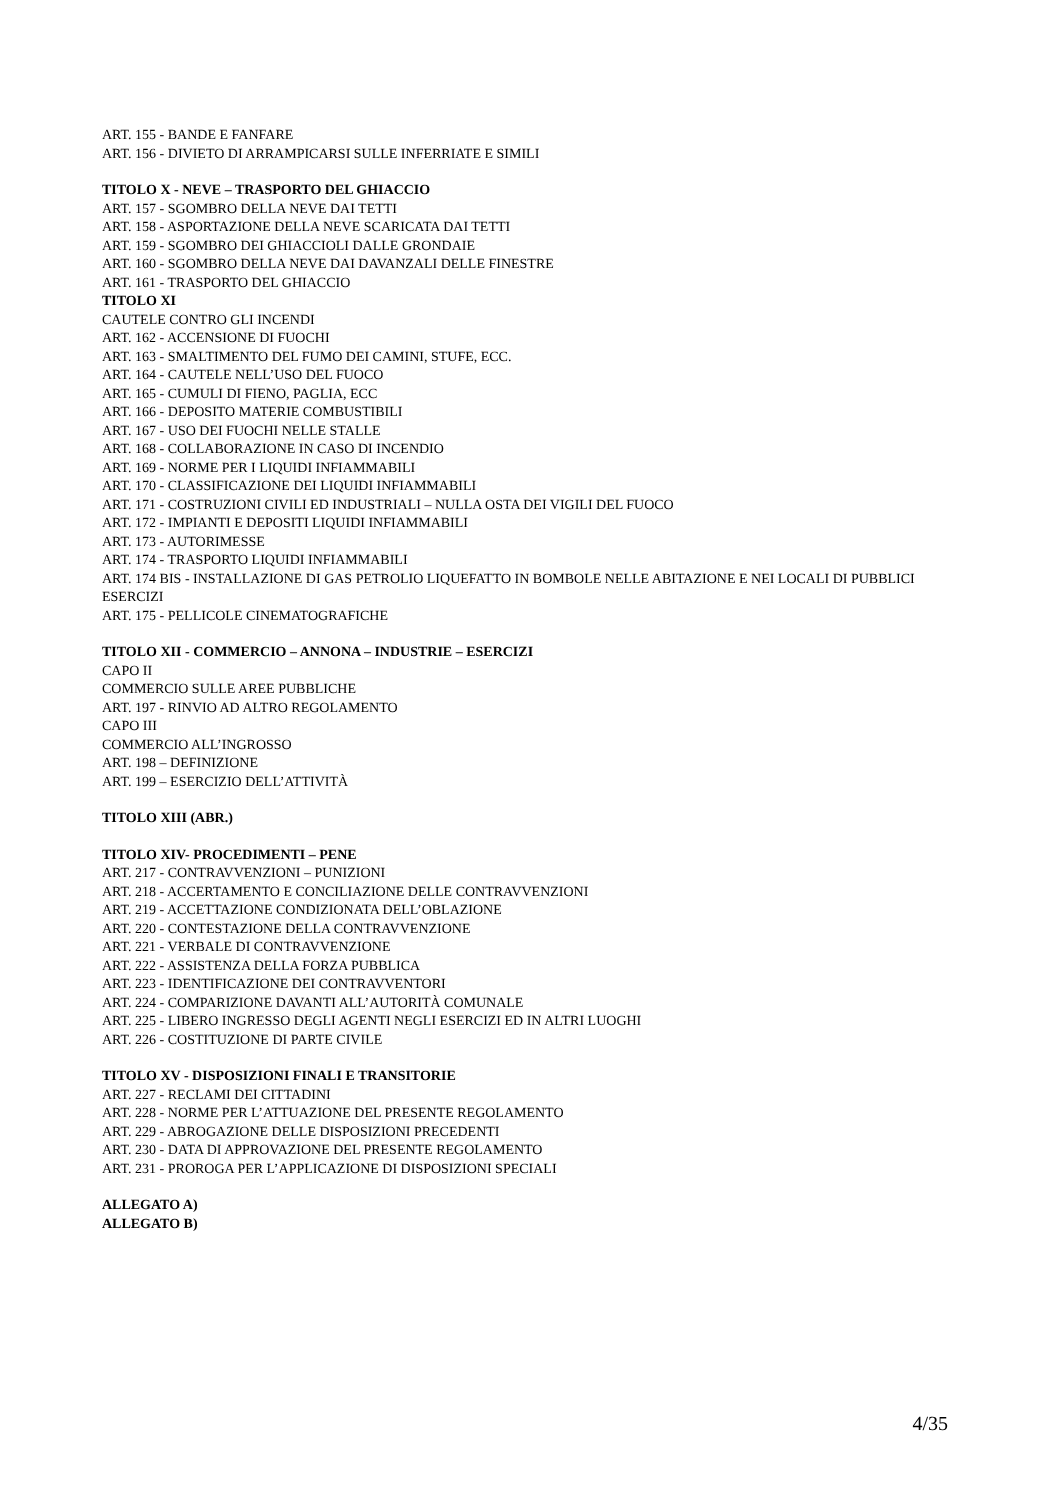ART. 155 - BANDE E FANFARE
ART. 156 - DIVIETO DI ARRAMPICARSI SULLE INFERRIATE E SIMILI
TITOLO X - NEVE – TRASPORTO DEL GHIACCIO
ART. 157 - SGOMBRO DELLA NEVE DAI TETTI
ART. 158 - ASPORTAZIONE DELLA NEVE SCARICATA DAI TETTI
ART. 159 - SGOMBRO DEI GHIACCIOLI DALLE GRONDAIE
ART. 160 - SGOMBRO DELLA NEVE DAI DAVANZALI DELLE FINESTRE
ART. 161 - TRASPORTO DEL GHIACCIO
TITOLO XI
CAUTELE CONTRO GLI INCENDI
ART. 162 - ACCENSIONE DI FUOCHI
ART. 163 - SMALTIMENTO DEL FUMO DEI CAMINI, STUFE, ECC.
ART. 164 - CAUTELE NELL’USO DEL FUOCO
ART. 165 - CUMULI DI FIENO, PAGLIA, ECC
ART. 166 - DEPOSITO MATERIE COMBUSTIBILI
ART. 167 - USO DEI FUOCHI NELLE STALLE
ART. 168 - COLLABORAZIONE IN CASO DI INCENDIO
ART. 169 - NORME PER I LIQUIDI INFIAMMABILI
ART. 170 - CLASSIFICAZIONE DEI LIQUIDI INFIAMMABILI
ART. 171 - COSTRUZIONI CIVILI ED INDUSTRIALI – NULLA OSTA DEI VIGILI DEL FUOCO
ART. 172 - IMPIANTI E DEPOSITI LIQUIDI INFIAMMABILI
ART. 173 - AUTORIMESSE
ART. 174 - TRASPORTO LIQUIDI INFIAMMABILI
ART. 174 BIS - INSTALLAZIONE DI GAS PETROLIO LIQUEFATTO IN BOMBOLE NELLE ABITAZIONE E NEI LOCALI DI PUBBLICI ESERCIZI
ART. 175 - PELLICOLE CINEMATOGRAFICHE
TITOLO XII - COMMERCIO – ANNONA – INDUSTRIE – ESERCIZI
CAPO II
COMMERCIO SULLE AREE PUBBLICHE
ART. 197 - RINVIO AD ALTRO REGOLAMENTO
CAPO III
COMMERCIO ALL’INGROSSO
ART. 198 – DEFINIZIONE
ART. 199 – ESERCIZIO DELL’ATTIVITÀ
TITOLO XIII (ABR.)
TITOLO XIV- PROCEDIMENTI – PENE
ART. 217 - CONTRAVVENZIONI – PUNIZIONI
ART. 218 - ACCERTAMENTO E CONCILIAZIONE DELLE CONTRAVVENZIONI
ART. 219 - ACCETTAZIONE CONDIZIONATA DELL’OBLAZIONE
ART. 220 - CONTESTAZIONE DELLA CONTRAVVENZIONE
ART. 221 - VERBALE DI CONTRAVVENZIONE
ART. 222 - ASSISTENZA DELLA FORZA PUBBLICA
ART. 223 - IDENTIFICAZIONE DEI CONTRAVVENTORI
ART. 224 - COMPARIZIONE DAVANTI ALL’AUTORITÀ COMUNALE
ART. 225 - LIBERO INGRESSO DEGLI AGENTI NEGLI ESERCIZI ED IN ALTRI LUOGHI
ART. 226 - COSTITUZIONE DI PARTE CIVILE
TITOLO XV - DISPOSIZIONI FINALI E TRANSITORIE
ART. 227 - RECLAMI DEI CITTADINI
ART. 228 - NORME PER L’ATTUAZIONE DEL PRESENTE REGOLAMENTO
ART. 229 - ABROGAZIONE DELLE DISPOSIZIONI PRECEDENTI
ART. 230 - DATA DI APPROVAZIONE DEL PRESENTE REGOLAMENTO
ART. 231 - PROROGA PER L’APPLICAZIONE DI DISPOSIZIONI SPECIALI
ALLEGATO A)
ALLEGATO B)
4/35